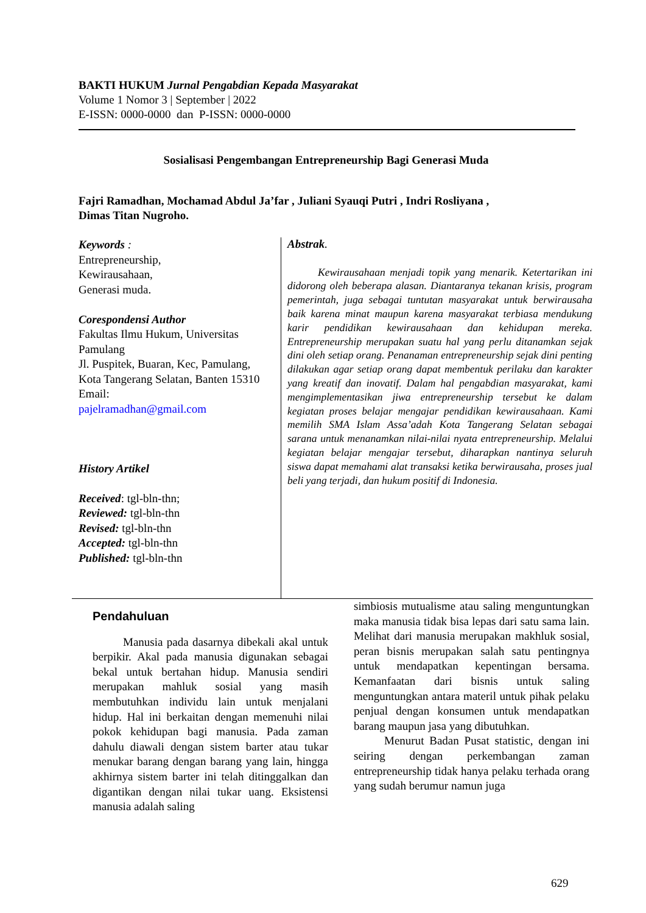BAKTI HUKUM Jurnal Pengabdian Kepada Masyarakat
Volume 1 Nomor 3 | September | 2022
E-ISSN: 0000-0000 dan P-ISSN: 0000-0000
Sosialisasi Pengembangan Entrepreneurship Bagi Generasi Muda
Fajri Ramadhan, Mochamad Abdul Ja’far , Juliani Syauqi Putri , Indri Rosliyana ,
Dimas Titan Nugroho.
Keywords :
Entrepreneurship,
Kewirausahaan,
Generasi muda.
Corespondensi Author
Fakultas Ilmu Hukum, Universitas Pamulang
Jl. Puspitek, Buaran, Kec, Pamulang, Kota Tangerang Selatan, Banten 15310
Email:
pajelramadhan@gmail.com
History Artikel
Received: tgl-bln-thn;
Reviewed: tgl-bln-thn
Revised: tgl-bln-thn
Accepted: tgl-bln-thn
Published: tgl-bln-thn
Abstrak.
Kewirausahaan menjadi topik yang menarik. Ketertarikan ini didorong oleh beberapa alasan. Diantaranya tekanan krisis, program pemerintah, juga sebagai tuntutan masyarakat untuk berwirausaha baik karena minat maupun karena masyarakat terbiasa mendukung karir pendidikan kewirausahaan dan kehidupan mereka. Entrepreneurship merupakan suatu hal yang perlu ditanamkan sejak dini oleh setiap orang. Penanaman entrepreneurship sejak dini penting dilakukan agar setiap orang dapat membentuk perilaku dan karakter yang kreatif dan inovatif. Dalam hal pengabdian masyarakat, kami mengimplementasikan jiwa entrepreneurship tersebut ke dalam kegiatan proses belajar mengajar pendidikan kewirausahaan. Kami memilih SMA Islam Assa’adah Kota Tangerang Selatan sebagai sarana untuk menanamkan nilai-nilai nyata entrepreneurship. Melalui kegiatan belajar mengajar tersebut, diharapkan nantinya seluruh siswa dapat memahami alat transaksi ketika berwirausaha, proses jual beli yang terjadi, dan hukum positif di Indonesia.
Pendahuluan
Manusia pada dasarnya dibekali akal untuk berpikir. Akal pada manusia digunakan sebagai bekal untuk bertahan hidup. Manusia sendiri merupakan mahluk sosial yang masih membutuhkan individu lain untuk menjalani hidup. Hal ini berkaitan dengan memenuhi nilai pokok kehidupan bagi manusia. Pada zaman dahulu diawali dengan sistem barter atau tukar menukar barang dengan barang yang lain, hingga akhirnya sistem barter ini telah ditinggalkan dan digantikan dengan nilai tukar uang. Eksistensi manusia adalah saling
simbiosis mutualisme atau saling menguntungkan maka manusia tidak bisa lepas dari satu sama lain. Melihat dari manusia merupakan makhluk sosial, peran bisnis merupakan salah satu pentingnya untuk mendapatkan kepentingan bersama. Kemanfaatan dari bisnis untuk saling menguntungkan antara materil untuk pihak pelaku penjual dengan konsumen untuk mendapatkan barang maupun jasa yang dibutuhkan.
Menurut Badan Pusat statistic, dengan ini seiring dengan perkembangan zaman entrepreneurship tidak hanya pelaku terhada orang yang sudah berumur namun juga
629